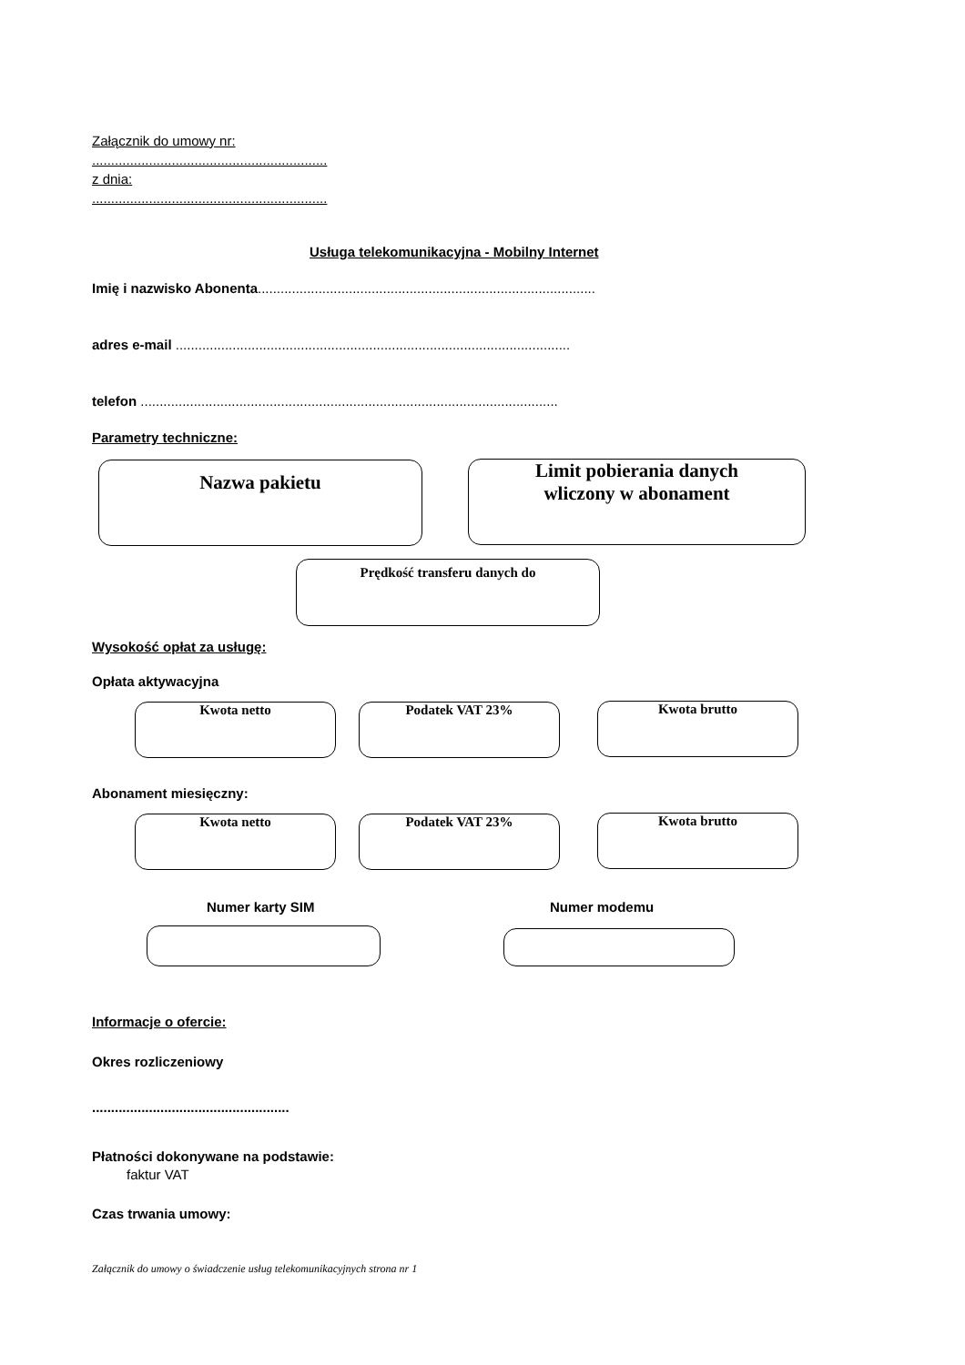Załącznik do umowy nr:
..............................................................
z dnia:
..............................................................
Usługa telekomunikacyjna - Mobilny Internet
Imię i nazwisko Abonenta.........................................................................................
adres e-mail ........................................................................................................
telefon ..............................................................................................................
Parametry techniczne:
Nazwa pakietu
Limit pobierania danych
wliczony w abonament
Prędkość transferu danych do
Wysokość opłat za usługę:
Opłata aktywacyjna
Kwota netto Podatek VAT 23% Kwota brutto
Abonament miesięczny:
Kwota netto Podatek VAT 23% Kwota brutto
Numer karty SIM Numer modemu
Informacje o ofercie:
Okres rozliczeniowy
....................................................
Płatności dokonywane na podstawie:
faktur VAT
Czas trwania umowy:
Załącznik do umowy o świadczenie usług telekomunikacyjnych strona nr 1